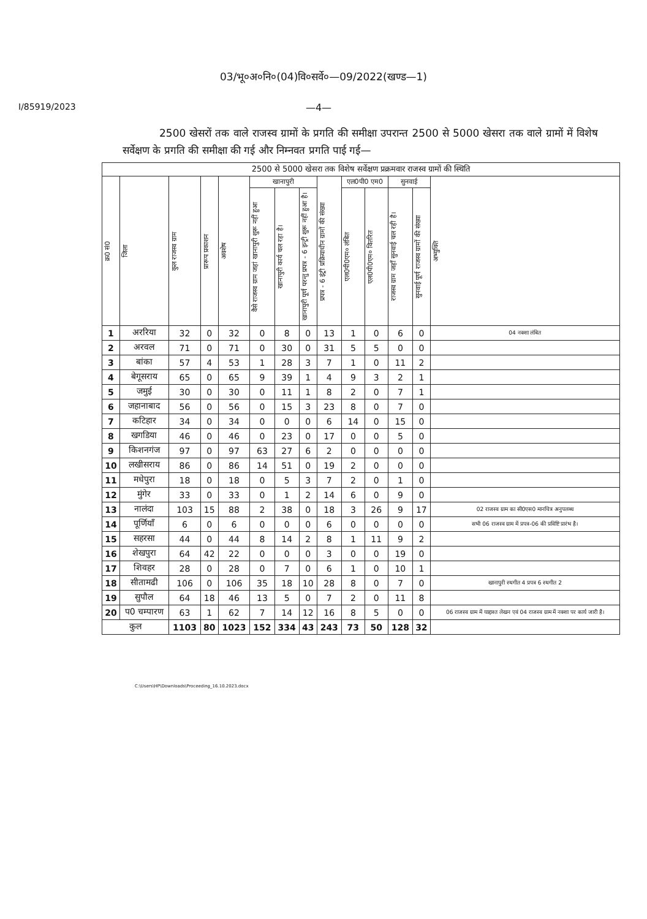03/भू०अ०नि०(04)वि०सर्वे०—09/2022(खण्ड—1)
I/85919/2023 —4—
2500 खेसरों तक वाले राजस्व ग्रामों के प्रगति की समीक्षा उपरान्त 2500 से 5000 खेसरा तक वाले ग्रामों में विशेष सर्वेक्षण के प्रगति की समीक्षा की गई और निम्नवत प्रगति पाई गई—
| 2500 से 5000 खेसरा तक विशेष सर्वेक्षण प्रक्रमवार राजस्व ग्रामों की स्थिति | | | | | | | | | | | | | |
| --- | --- | --- | --- | --- | --- | --- | --- | --- | --- | --- | --- | --- | --- |
| क्र0 सं0 | जिला | कुल राजस्व ग्राम | प्रारूप प्रकाशन | अवशेष | खानापुरी | | | प्रपत्र - 6 इंट्री प्रक्रियाधीन ग्रामों की संख्या | एल0पी0 एम0 | | सुनवाई | | अभ्युक्ति |
| | | | | | वैसे राजस्व ग्राम जहां खानापुरी शुरू नहीं हुआ | खानापुरी कार्य चल रहा है। | खानापुरी पूर्ण परन्तु प्रपत्र - 6 इन्ट्री शुरू नहीं हुआ है। | | एल0पी0एम० लंबित | एल0पी0एम० वितरित | राजस्व ग्राम जहाँ सुनवाई चल रही है। | सुनवाई पूर्ण राजस्व ग्रामों की संख्या | |
| 1 | अररिया | 32 | 0 | 32 | 0 | 8 | 0 | 13 | 1 | 0 | 6 | 0 | 04 नक्शा लंबित |
| 2 | अरवल | 71 | 0 | 71 | 0 | 30 | 0 | 31 | 5 | 5 | 0 | 0 | |
| 3 | बांका | 57 | 4 | 53 | 1 | 28 | 3 | 7 | 1 | 0 | 11 | 2 | |
| 4 | बेगूसराय | 65 | 0 | 65 | 9 | 39 | 1 | 4 | 9 | 3 | 2 | 1 | |
| 5 | जमुई | 30 | 0 | 30 | 0 | 11 | 1 | 8 | 2 | 0 | 7 | 1 | |
| 6 | जहानाबाद | 56 | 0 | 56 | 0 | 15 | 3 | 23 | 8 | 0 | 7 | 0 | |
| 7 | कटिहार | 34 | 0 | 34 | 0 | 0 | 0 | 6 | 14 | 0 | 15 | 0 | |
| 8 | खगडिया | 46 | 0 | 46 | 0 | 23 | 0 | 17 | 0 | 0 | 5 | 0 | |
| 9 | किशनगंज | 97 | 0 | 97 | 63 | 27 | 6 | 2 | 0 | 0 | 0 | 0 | |
| 10 | लखीसराय | 86 | 0 | 86 | 14 | 51 | 0 | 19 | 2 | 0 | 0 | 0 | |
| 11 | मधेपुरा | 18 | 0 | 18 | 0 | 5 | 3 | 7 | 2 | 0 | 1 | 0 | |
| 12 | मुंगेर | 33 | 0 | 33 | 0 | 1 | 2 | 14 | 6 | 0 | 9 | 0 | |
| 13 | नालंदा | 103 | 15 | 88 | 2 | 38 | 0 | 18 | 3 | 26 | 9 | 17 | 02 राजस्व ग्राम का सी0एस0 मानचित्र अनुपलब्ध |
| 14 | पूर्णियाँ | 6 | 0 | 6 | 0 | 0 | 0 | 6 | 0 | 0 | 0 | 0 | सभी 06 राजस्व ग्राम में प्रपत्र-06 की प्रविष्टि प्रारंभ है। |
| 15 | सहरसा | 44 | 0 | 44 | 8 | 14 | 2 | 8 | 1 | 11 | 9 | 2 | |
| 16 | शेखपुरा | 64 | 42 | 22 | 0 | 0 | 0 | 3 | 0 | 0 | 19 | 0 | |
| 17 | शिवहर | 28 | 0 | 28 | 0 | 7 | 0 | 6 | 1 | 0 | 10 | 1 | |
| 18 | सीतामढी | 106 | 0 | 106 | 35 | 18 | 10 | 28 | 8 | 0 | 7 | 0 | खानापुरी स्थगीत 4 प्रपत्र 6 स्थगीत 2 |
| 19 | सुपौल | 64 | 18 | 46 | 13 | 5 | 0 | 7 | 2 | 0 | 11 | 8 | |
| 20 | प0 चम्पारण | 63 | 1 | 62 | 7 | 14 | 12 | 16 | 8 | 5 | 0 | 0 | 06 राजस्व ग्राम में याद्दाश्त लेखन एवं 04 राजस्व ग्राम में नक्शा पर कार्य जारी है। |
| कुल | | 1103 | 80 | 1023 | 152 | 334 | 43 | 243 | 73 | 50 | 128 | 32 | |
C:\Users\HP\Downloads\Proceeding_16.10.2023.docx